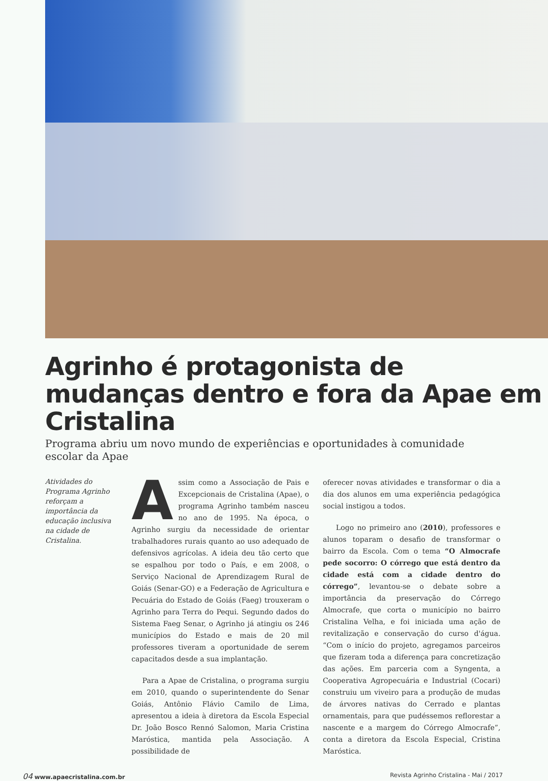Agrinho é protagonista de mudanças dentro e fora da Apae em Cristalina
Programa abriu um novo mundo de experiências e oportunidades à comunidade escolar da Apae
Atividades do Programa Agrinho reforçam a importância da educação inclusiva na cidade de Cristalina.
Assim como a Associação de Pais e Excepcionais de Cristalina (Apae), o programa Agrinho também nasceu no ano de 1995. Na época, o Agrinho surgiu da necessidade de orientar trabalhadores rurais quanto ao uso adequado de defensivos agrícolas. A ideia deu tão certo que se espalhou por todo o País, e em 2008, o Serviço Nacional de Aprendizagem Rural de Goiás (Senar-GO) e a Federação de Agricultura e Pecuária do Estado de Goiás (Faeg) trouxeram o Agrinho para Terra do Pequi. Segundo dados do Sistema Faeg Senar, o Agrinho já atingiu os 246 municípios do Estado e mais de 20 mil professores tiveram a oportunidade de serem capacitados desde a sua implantação.
Para a Apae de Cristalina, o programa surgiu em 2010, quando o superintendente do Senar Goiás, Antônio Flávio Camilo de Lima, apresentou a ideia à diretora da Escola Especial Dr. João Bosco Rennó Salomon, Maria Cristina Maróstica, mantida pela Associação. A possibilidade de
oferecer novas atividades e transformar o dia a dia dos alunos em uma experiência pedagógica social instigou a todos.
Logo no primeiro ano (2010), professores e alunos toparam o desafio de transformar o bairro da Escola. Com o tema “O Almocrafe pede socorro: O córrego que está dentro da cidade está com a cidade dentro do córrego”, levantou-se o debate sobre a importância da preservação do Córrego Almocrafe, que corta o município no bairro Cristalina Velha, e foi iniciada uma ação de revitalização e conservação do curso d'água. “Com o início do projeto, agregamos parceiros que fizeram toda a diferença para concretização das ações. Em parceria com a Syngenta, a Cooperativa Agropecuária e Industrial (Cocari) construiu um viveiro para a produção de mudas de árvores nativas do Cerrado e plantas ornamentais, para que pudéssemos reflorestar a nascente e a margem do Córrego Almocrafe”, conta a diretora da Escola Especial, Cristina Maróstica.
04 www.apaecristalina.com.br Revista Agrinho Cristalina - Mai / 2017